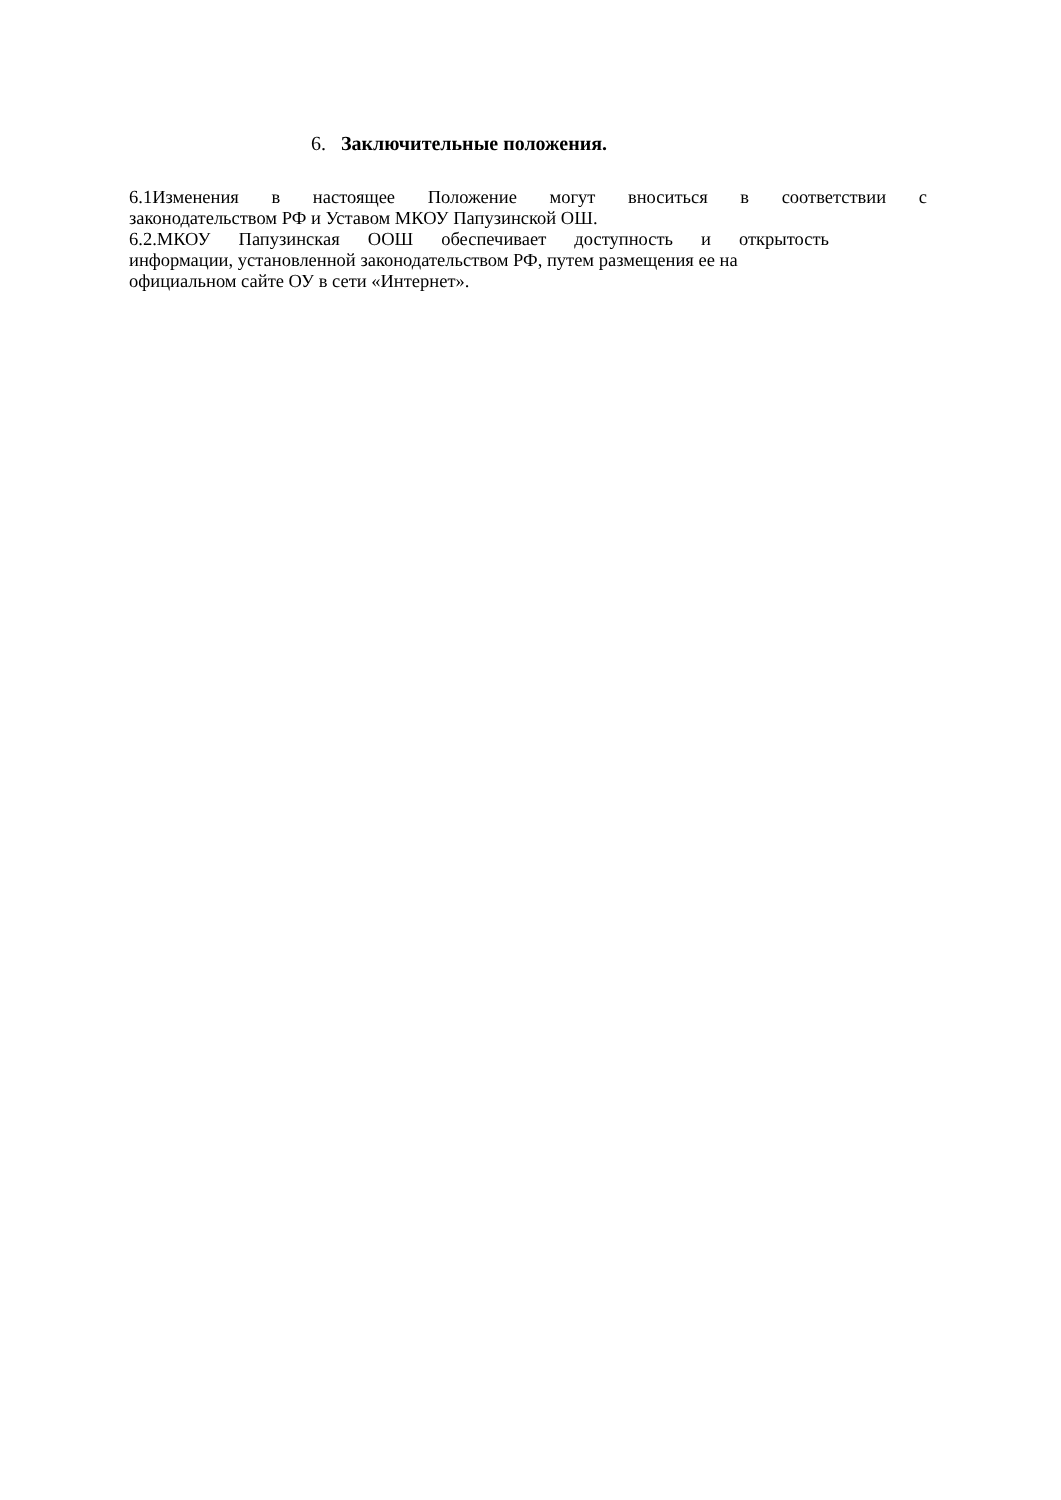6. Заключительные положения.
6.1Изменения в настоящее Положение могут вноситься в соответствии с
законодательством РФ и Уставом МКОУ Папузинской ОШ.
6.2.МКОУ Папузинская ООШ обеспечивает доступность и открытость
информации, установленной законодательством РФ, путем размещения ее на
официальном сайте ОУ в сети «Интернет».